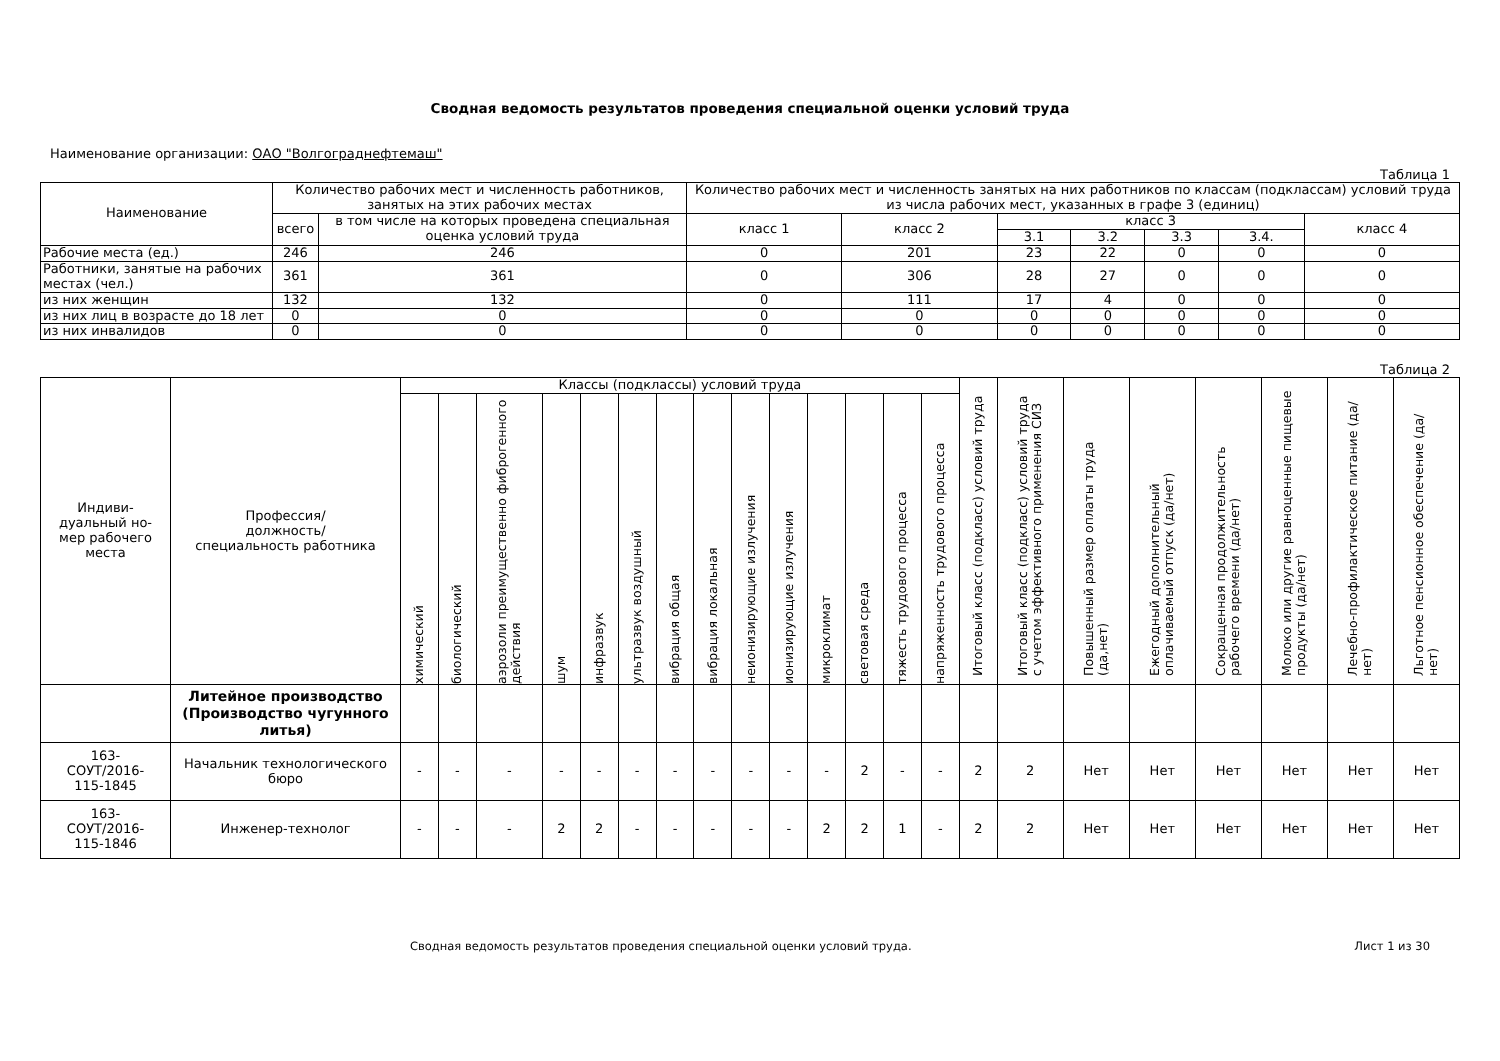Сводная ведомость результатов проведения специальной оценки условий труда
Наименование организации: ОАО "Волгограднефтемаш"
Таблица 1
| Наименование | Количество рабочих мест и численность работников, занятых на этих рабочих местах | | Количество рабочих мест и численность занятых на них работников по классам (подклассам) условий труда из числа рабочих мест, указанных в графе 3 (единиц) | | | | | | |
| --- | --- | --- | --- | --- | --- | --- | --- | --- | --- |
| | всего | в том числе на которых проведена специальная оценка условий труда | класс 1 | класс 2 | класс 3 | | | | класс 4 |
| | | | | | 3.1 | 3.2 | 3.3 | 3.4. | |
| Рабочие места (ед.) | 246 | 246 | 0 | 201 | 23 | 22 | 0 | 0 | 0 |
| Работники, занятые на рабочих местах (чел.) | 361 | 361 | 0 | 306 | 28 | 27 | 0 | 0 | 0 |
| из них женщин | 132 | 132 | 0 | 111 | 17 | 4 | 0 | 0 | 0 |
| из них лиц в возрасте до 18 лет | 0 | 0 | 0 | 0 | 0 | 0 | 0 | 0 | 0 |
| из них инвалидов | 0 | 0 | 0 | 0 | 0 | 0 | 0 | 0 | 0 |
Таблица 2
| Индиви- дуальный но- мер рабочего места | Профессия/ должность/ специальность работника | Классы (подклассы) условий труда | | | | | | | | | | | | | | Итоговый класс (подкласс) условий труда | Итоговый класс (подкласс) условий труда с учетом эффективного применения СИЗ | Повышенный размер оплаты труда (да,нет) | Ежегодный дополнительный оплачиваемый отпуск (да/нет) | Сокращенная продолжительность рабочего времени (да/нет) | Молоко или другие равноценные пищевые продукты (да/нет) | Лечебно-профилактическое питание (да/нет) | Льготное пенсионное обеспечение (да/нет) |
| --- | --- | --- | --- | --- | --- | --- | --- | --- | --- | --- | --- | --- | --- | --- | --- | --- | --- | --- | --- | --- | --- | --- | --- |
| | | химический | биологический | аэрозоли преимущественно фиброгенного действия | шум | инфразвук | ультразвук воздушный | вибрация общая | вибрация локальная | неионизирующие излучения | ионизирующие излучения | микроклимат | световая среда | тяжесть трудового процесса | напряженность трудового процесса | | | | | | | | |
| | Литейное производство (Производство чугунного литья) | | | | | | | | | | | | | | | | | | | | | | |
| 163- СОУТ/2016- 115-1845 | Начальник технологического бюро | - | - | - | - | - | - | - | - | - | - | - | 2 | - | - | 2 | 2 | Нет | Нет | Нет | Нет | Нет | Нет |
| 163- СОУТ/2016- 115-1846 | Инженер-технолог | - | - | - | 2 | 2 | - | - | - | - | - | 2 | 2 | 1 | - | 2 | 2 | Нет | Нет | Нет | Нет | Нет | Нет |
Сводная ведомость результатов проведения специальной оценки условий труда. Лист 1 из 30